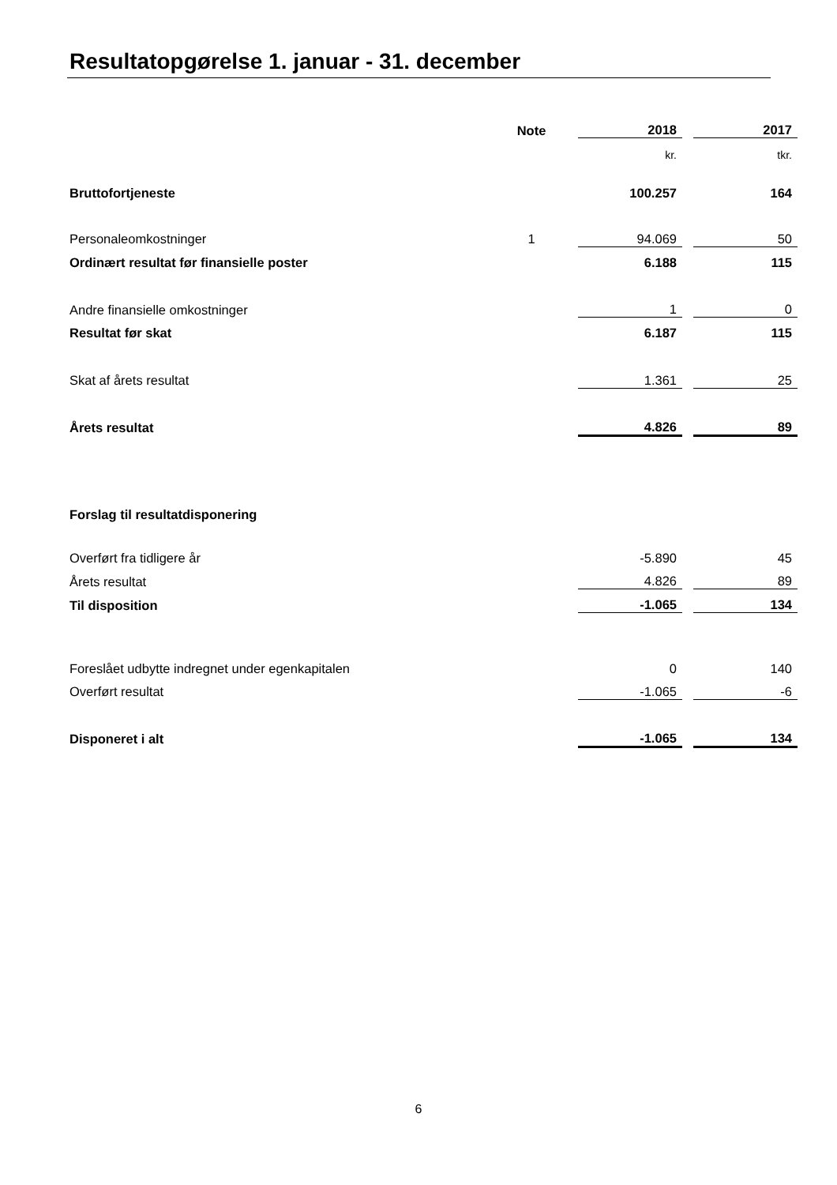Resultatopgørelse 1. januar - 31. december
| | Note | | 2018 | | 2017 |
| --- | --- | --- | --- | --- | --- |
| | | | kr. | | tkr. |
| Bruttofortjeneste | | | 100.257 | | 164 |
| Personaleomkostninger | 1 | | 94.069 | | 50 |
| Ordinært resultat før finansielle poster | | | 6.188 | | 115 |
| Andre finansielle omkostninger | | | 1 | | 0 |
| Resultat før skat | | | 6.187 | | 115 |
| Skat af årets resultat | | | 1.361 | | 25 |
| Årets resultat | | | 4.826 | | 89 |
| Forslag til resultatdisponering | | | | | |
| Overført fra tidligere år | | | -5.890 | | 45 |
| Årets resultat | | | 4.826 | | 89 |
| Til disposition | | | -1.065 | | 134 |
| Foreslået udbytte indregnet under egenkapitalen | | | 0 | | 140 |
| Overført resultat | | | -1.065 | | -6 |
| Disponeret i alt | | | -1.065 | | 134 |
6